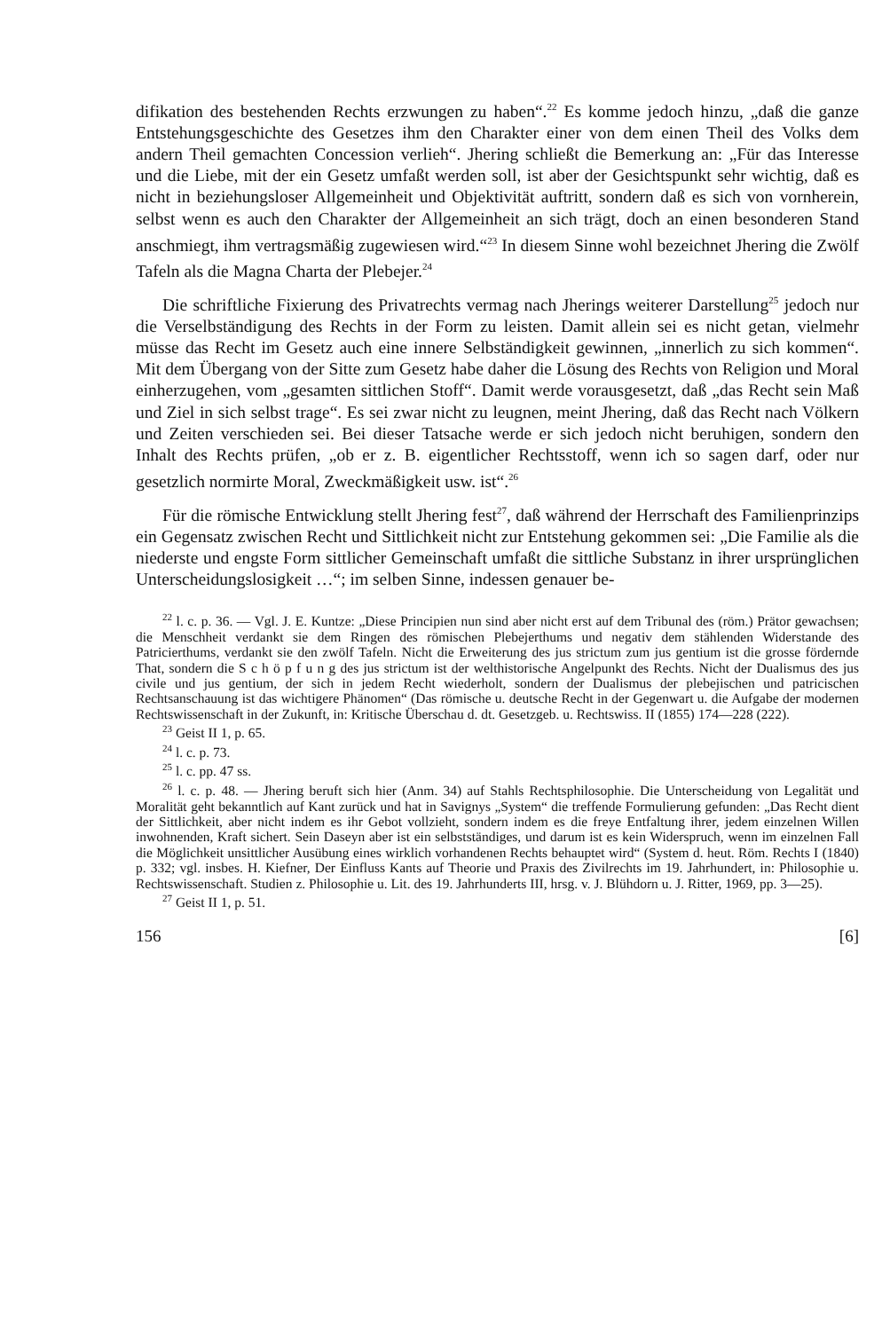difikation des bestehenden Rechts erzwungen zu haben“.<sup>22</sup> Es komme jedoch hinzu, „daß die ganze Entstehungsgeschichte des Gesetzes ihm den Charakter einer von dem einen Theil des Volks dem andern Theil gemachten Concession verlieh“. Jhering schließt die Bemerkung an: „Für das Interesse und die Liebe, mit der ein Gesetz umfaßt werden soll, ist aber der Gesichtspunkt sehr wichtig, daß es nicht in beziehungsloser Allgemeinheit und Objektivität auftritt, sondern daß es sich von vornherein, selbst wenn es auch den Charakter der Allgemeinheit an sich trägt, doch an einen besonderen Stand anschmiegt, ihm vertragsmäßig zugewiesen wird.“<sup>23</sup> In diesem Sinne wohl bezeichnet Jhering die Zwölf Tafeln als die Magna Charta der Plebejer.<sup>24</sup>
Die schriftliche Fixierung des Privatrechts vermag nach Jherings weiterer Darstellung<sup>25</sup> jedoch nur die Verselbständigung des Rechts in der Form zu leisten. Damit allein sei es nicht getan, vielmehr müsse das Recht im Gesetz auch eine innere Selbständigkeit gewinnen, „innerlich zu sich kommen“. Mit dem Übergang von der Sitte zum Gesetz habe daher die Lösung des Rechts von Religion und Moral einherzugehen, vom „gesamten sittlichen Stoff“. Damit werde vorausgesetzt, daß „das Recht sein Maß und Ziel in sich selbst trage“. Es sei zwar nicht zu leugnen, meint Jhering, daß das Recht nach Völkern und Zeiten verschieden sei. Bei dieser Tatsache werde er sich jedoch nicht beruhigen, sondern den Inhalt des Rechts prüfen, „ob er z. B. eigentlicher Rechtsstoff, wenn ich so sagen darf, oder nur gesetzlich normirte Moral, Zweckmäßigkeit usw. ist“.<sup>26</sup>
Für die römische Entwicklung stellt Jhering fest<sup>27</sup>, daß während der Herrschaft des Familienprinzips ein Gegensatz zwischen Recht und Sittlichkeit nicht zur Entstehung gekommen sei: „Die Familie als die niederste und engste Form sittlicher Gemeinschaft umfaßt die sittliche Substanz in ihrer ursprünglichen Unterscheidungslosigkeit …“; im selben Sinne, indessen genauer be-
<sup>22</sup> l. c. p. 36. — Vgl. J. E. Kuntze: „Diese Principien nun sind aber nicht erst auf dem Tribunal des (röm.) Prätor gewachsen; die Menschheit verdankt sie dem Ringen des römischen Plebejerthums und negativ dem stählenden Widerstande des Patricierthums, verdankt sie den zwölf Tafeln. Nicht die Erweiterung des jus strictum zum jus gentium ist die grosse fördernde That, sondern die S c h ö p f u n g des jus strictum ist der welthistorische Angelpunkt des Rechts. Nicht der Dualismus des jus civile und jus gentium, der sich in jedem Recht wiederholt, sondern der Dualismus der plebejischen und patricischen Rechtsanschauung ist das wichtigere Phänomen“ (Das römische u. deutsche Recht in der Gegenwart u. die Aufgabe der modernen Rechtswissenschaft in der Zukunft, in: Kritische Überschau d. dt. Gesetzgeb. u. Rechtswiss. II (1855) 174—228 (222).
<sup>23</sup> Geist II 1, p. 65.
<sup>24</sup> l. c. p. 73.
<sup>25</sup> l. c. pp. 47 ss.
<sup>26</sup> l. c. p. 48. — Jhering beruft sich hier (Anm. 34) auf Stahls Rechtsphilosophie. Die Unterscheidung von Legalität und Moralität geht bekanntlich auf Kant zurück und hat in Savignys „System“ die treffende Formulierung gefunden: „Das Recht dient der Sittlichkeit, aber nicht indem es ihr Gebot vollzieht, sondern indem es die freye Entfaltung ihrer, jedem einzelnen Willen inwohnenden, Kraft sichert. Sein Daseyn aber ist ein selbstständiges, und darum ist es kein Widerspruch, wenn im einzelnen Fall die Möglichkeit unsittlicher Ausübung eines wirklich vorhandenen Rechts behauptet wird“ (System d. heut. Röm. Rechts I (1840) p. 332; vgl. insbes. H. Kiefner, Der Einfluss Kants auf Theorie und Praxis des Zivilrechts im 19. Jahrhundert, in: Philosophie u. Rechtswissenschaft. Studien z. Philosophie u. Lit. des 19. Jahrhunderts III, hrsg. v. J. Blühdorn u. J. Ritter, 1969, pp. 3—25).
<sup>27</sup> Geist II 1, p. 51.
156 [6]